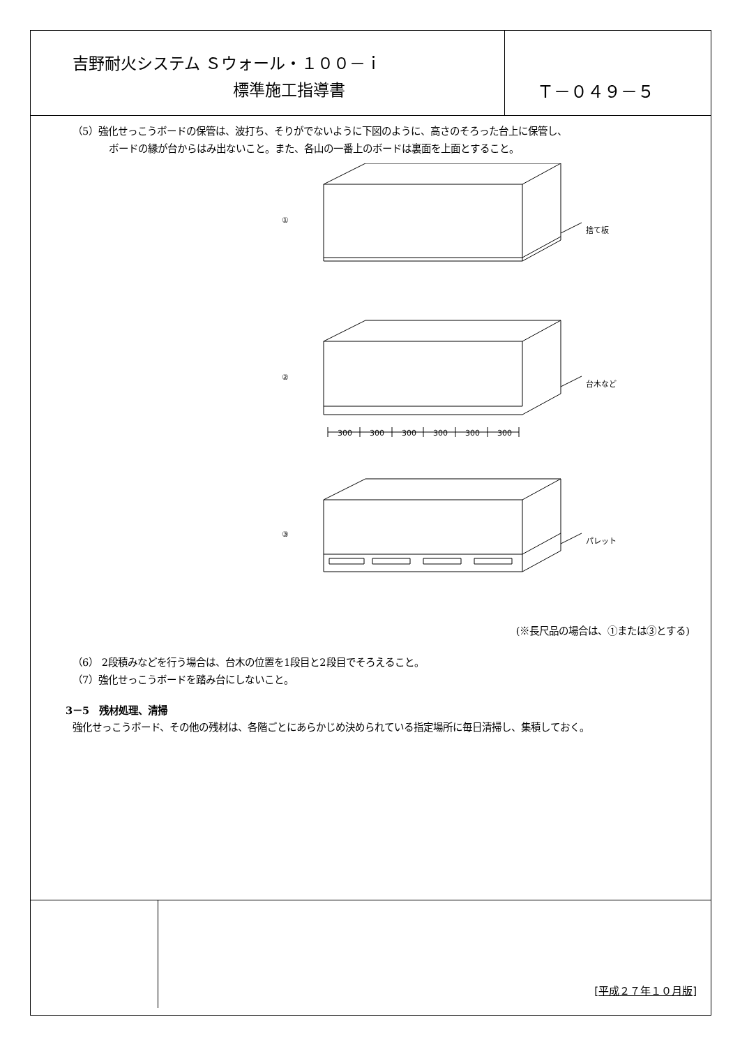吉野耐火システム Ｓウォール・１００－ｉ
標準施工指導書
Ｔ－０４９－５
（5）強化せっこうボードの保管は、波打ち、そりがでないように下図のように、高さのそろった台上に保管し、
ボードの縁が台からはみ出ないこと。また、各山の一番上のボードは裏面を上面とすること。
①
捨て板
②
台木など
③
パレット
300
300
300
300
300
300
(※長尺品の場合は、①または③とする)
（6） 2段積みなどを行う場合は、台木の位置を1段目と2段目でそろえること。
（7）強化せっこうボードを踏み台にしないこと。
3－5　残材処理、清掃
強化せっこうボード、その他の残材は、各階ごとにあらかじめ決められている指定場所に毎日清掃し、集積しておく。
[平成２７年１０月版]